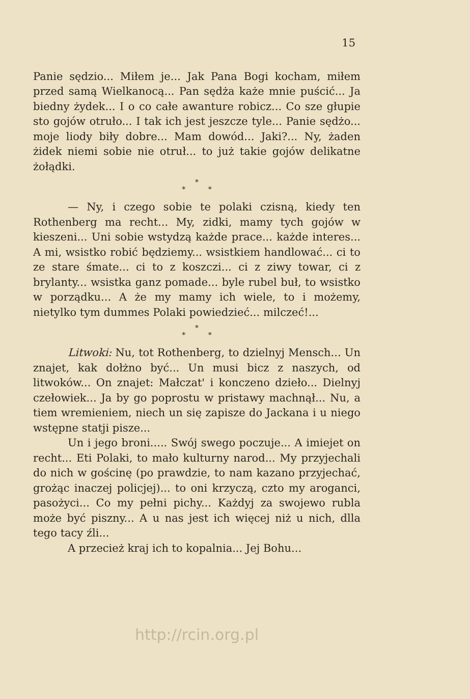15
Panie sędzio... Miłem je... Jak Pana Bogi kocham, miłem przed samą Wielkanocą... Pan sędża każe mnie puścić... Ja biedny żydek... I o co całe awanture robicz... Co sze głupie sto gojów otruło... I tak ich jest jeszcze tyle... Panie sędżo... moje liody biły dobre... Mam dowód... Jaki?... Ny, żaden żidek niemi sobie nie otruł... to już takie gojów delikatne żołądki.
*
* *
— Ny, i czego sobie te polaki czisną, kiedy ten Rothenberg ma recht... My, zidki, mamy tych gojów w kieszeni... Uni sobie wstydzą każde prace... każde interes... A mi, wsistko robić będziemy... wsistkiem handlować... ci to ze stare śmate... ci to z koszczi... ci z ziwy towar, ci z brylanty... wsistka ganz pomade... byle rubel buł, to wsistko w porządku... A że my mamy ich wiele, to i możemy, nietylko tym dummes Polaki powiedzieć... milczeć!...
*
* *
Litwoki: Nu, tot Rothenberg, to dzielnyj Mensch... Un znajet, kak dołżno być... Un musi bicz z naszych, od litwoków... On znajet: Małczat' i konczeno dzieło... Dielnyj czełowiek... Ja by go poprostu w pristawy machnął... Nu, a tiem wremieniem, niech un się zapisze do Jackana i u niego wstępne statji pisze...
Un i jego broni..... Swój swego poczuje... A imiejet on recht... Eti Polaki, to mało kulturny narod... My przyjechali do nich w gościnę (po prawdzie, to nam kazano przyjechać, grożąc inaczej policjej)... to oni krzyczą, czto my aroganci, pasożyci... Co my pełni pichy... Każdyj za swojewo rubla może być piszny... A u nas jest ich więcej niż u nich, dlla tego tacy źli...
A przecież kraj ich to kopalnia... Jej Bohu...
http://rcin.org.pl